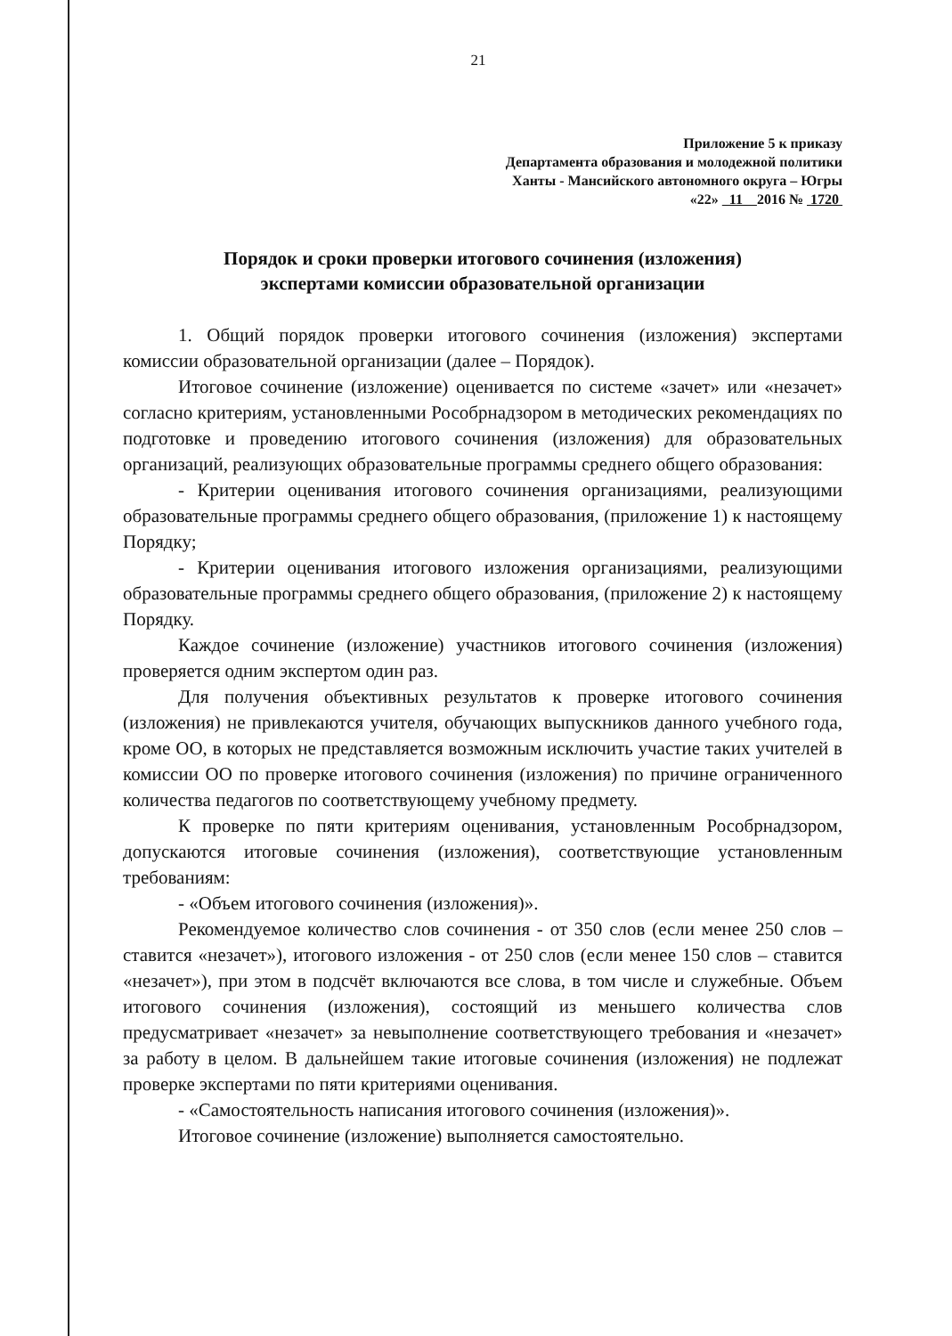21
Приложение 5 к приказу
Департамента образования и молодежной политики
Ханты - Мансийского автономного округа – Югры
«22» 11 2016 № 1720
Порядок и сроки проверки итогового сочинения (изложения)
экспертами комиссии образовательной организации
1. Общий порядок проверки итогового сочинения (изложения) экспертами комиссии образовательной организации (далее – Порядок).
Итоговое сочинение (изложение) оценивается по системе «зачет» или «незачет» согласно критериям, установленными Рособрнадзором в методических рекомендациях по подготовке и проведению итогового сочинения (изложения) для образовательных организаций, реализующих образовательные программы среднего общего образования:
- Критерии оценивания итогового сочинения организациями, реализующими образовательные программы среднего общего образования, (приложение 1) к настоящему Порядку;
- Критерии оценивания итогового изложения организациями, реализующими образовательные программы среднего общего образования, (приложение 2) к настоящему Порядку.
Каждое сочинение (изложение) участников итогового сочинения (изложения) проверяется одним экспертом один раз.
Для получения объективных результатов к проверке итогового сочинения (изложения) не привлекаются учителя, обучающих выпускников данного учебного года, кроме ОО, в которых не представляется возможным исключить участие таких учителей в комиссии ОО по проверке итогового сочинения (изложения) по причине ограниченного количества педагогов по соответствующему учебному предмету.
К проверке по пяти критериям оценивания, установленным Рособрнадзором, допускаются итоговые сочинения (изложения), соответствующие установленным требованиям:
- «Объем итогового сочинения (изложения)».
Рекомендуемое количество слов сочинения - от 350 слов (если менее 250 слов – ставится «незачет»), итогового изложения - от 250 слов (если менее 150 слов – ставится «незачет»), при этом в подсчёт включаются все слова, в том числе и служебные. Объем итогового сочинения (изложения), состоящий из меньшего количества слов предусматривает «незачет» за невыполнение соответствующего требования и «незачет» за работу в целом. В дальнейшем такие итоговые сочинения (изложения) не подлежат проверке экспертами по пяти критериями оценивания.
- «Самостоятельность написания итогового сочинения (изложения)».
Итоговое сочинение (изложение) выполняется самостоятельно.